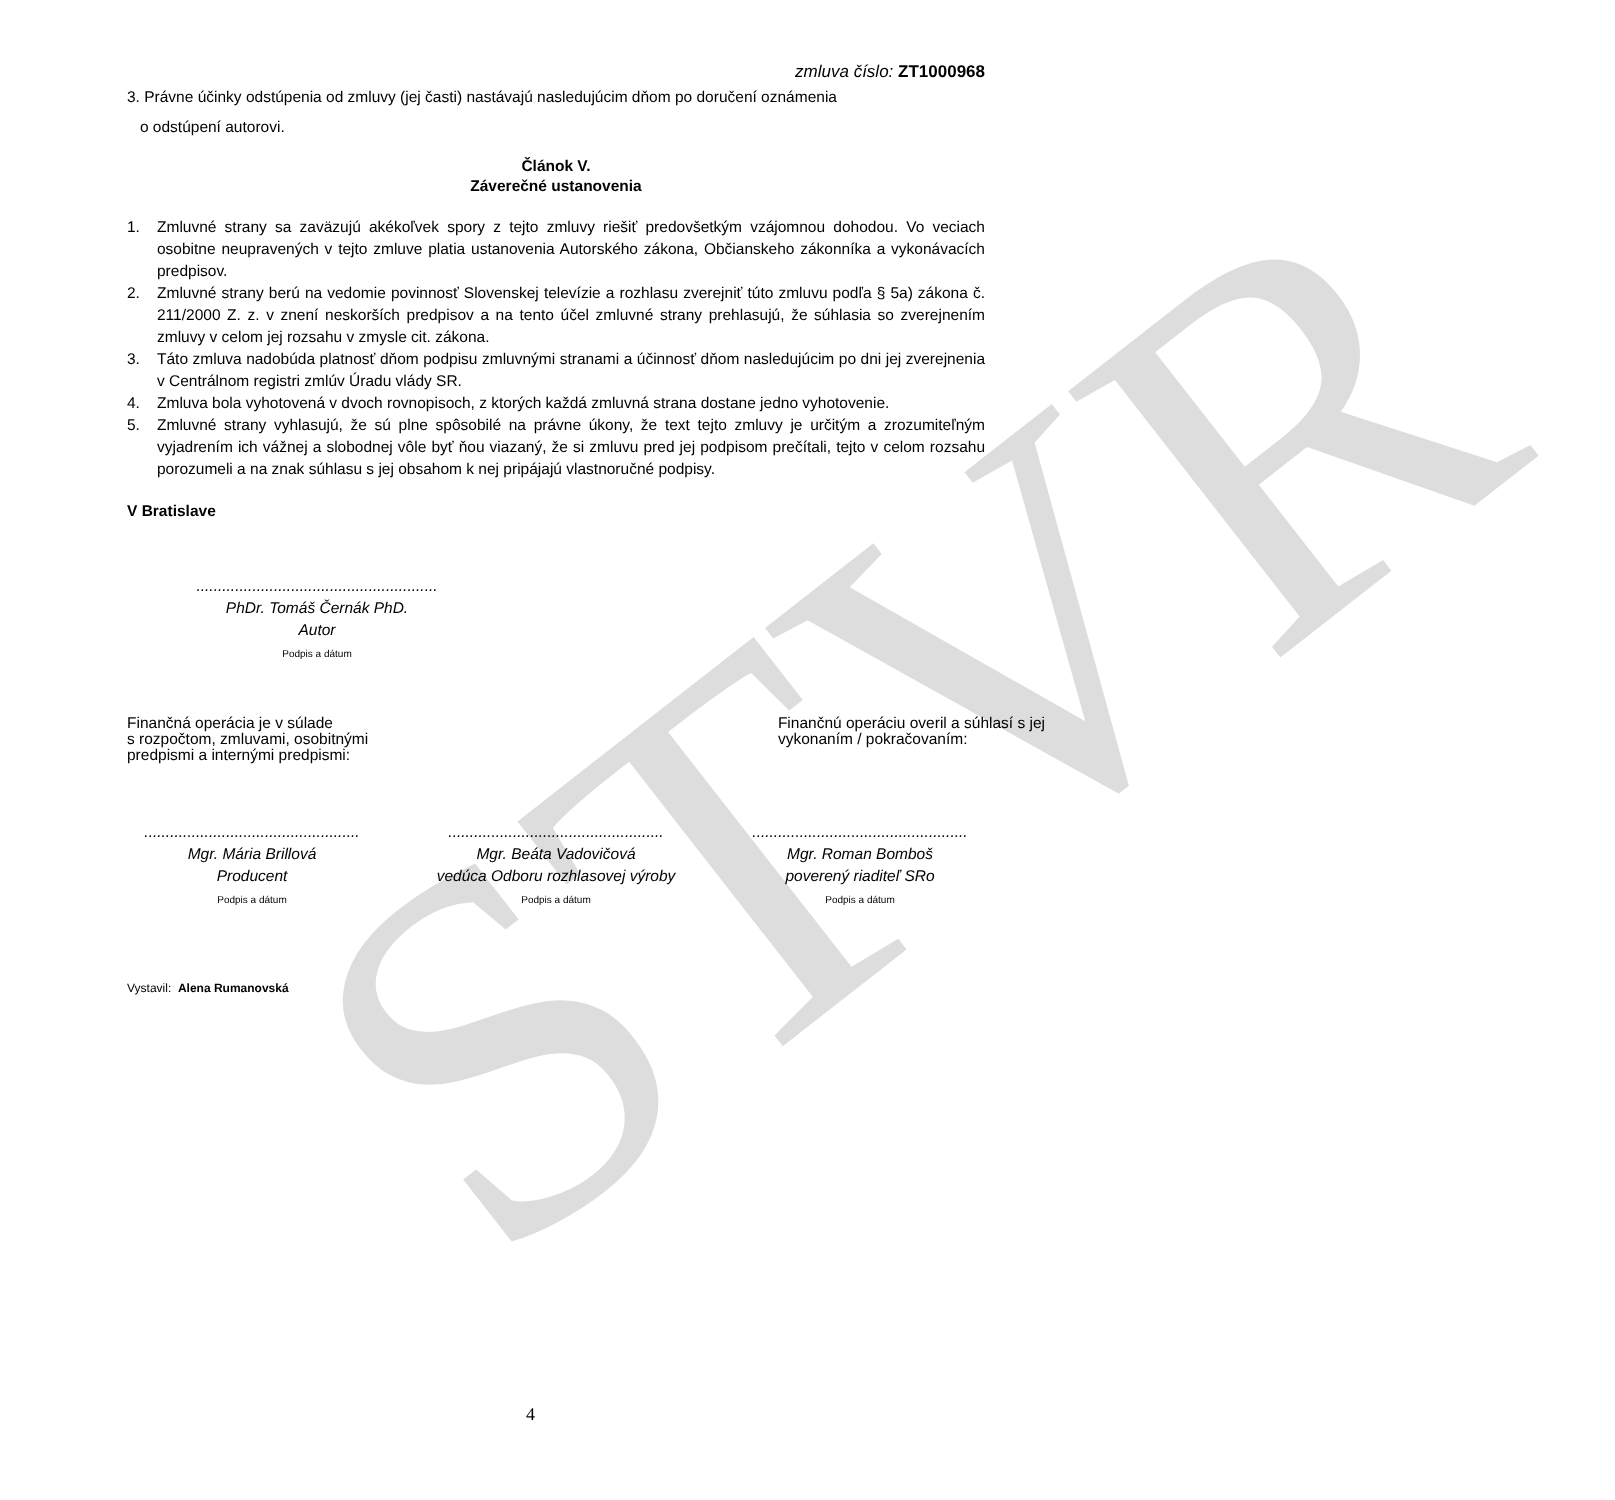STVR
zmluva číslo: ZT1000968
3. Právne účinky odstúpenia od zmluvy (jej časti) nastávajú nasledujúcim dňom po doručení oznámenia
o odstúpení autorovi.
Článok V.
Záverečné ustanovenia
1. Zmluvné strany sa zaväzujú akékoľvek spory z tejto zmluvy riešiť predovšetkým vzájomnou dohodou. Vo veciach osobitne neupravených v tejto zmluve platia ustanovenia Autorského zákona, Občianskeho zákonníka a vykonávacích predpisov.
2. Zmluvné strany berú na vedomie povinnosť Slovenskej televízie a rozhlasu zverejniť túto zmluvu podľa § 5a) zákona č. 211/2000 Z. z. v znení neskorších predpisov a na tento účel zmluvné strany prehlasujú, že súhlasia so zverejnením zmluvy v celom jej rozsahu v zmysle cit. zákona.
3. Táto zmluva nadobúda platnosť dňom podpisu zmluvnými stranami a účinnosť dňom nasledujúcim po dni jej zverejnenia v Centrálnom registri zmlúv Úradu vlády SR.
4. Zmluva bola vyhotovená v dvoch rovnopisoch, z ktorých každá zmluvná strana dostane jedno vyhotovenie.
5. Zmluvné strany vyhlasujú, že sú plne spôsobilé na právne úkony, že text tejto zmluvy je určitým a zrozumiteľným vyjadrením ich vážnej a slobodnej vôle byť ňou viazaný, že si zmluvu pred jej podpisom prečítali, tejto v celom rozsahu porozumeli a na znak súhlasu s jej obsahom k nej pripájajú vlastnoručné podpisy.
V Bratislave
........................................................
PhDr. Tomáš Černák PhD.
Autor
Podpis a dátum
Finančná operácia je v súlade
s rozpočtom, zmluvami, osobitnými
predpismi a internými predpismi:
Finančnú operáciu overil a súhlasí s jej
vykonaním / pokračovaním:
..................................................
Mgr. Mária Brillová
Producent
Podpis a dátum
..................................................
Mgr. Beáta Vadovičová
vedúca Odboru rozhlasovej výroby
Podpis a dátum
..................................................
Mgr. Roman Bomboš
poverený riaditeľ SRo
Podpis a dátum
Vystavil: Alena Rumanovská
4